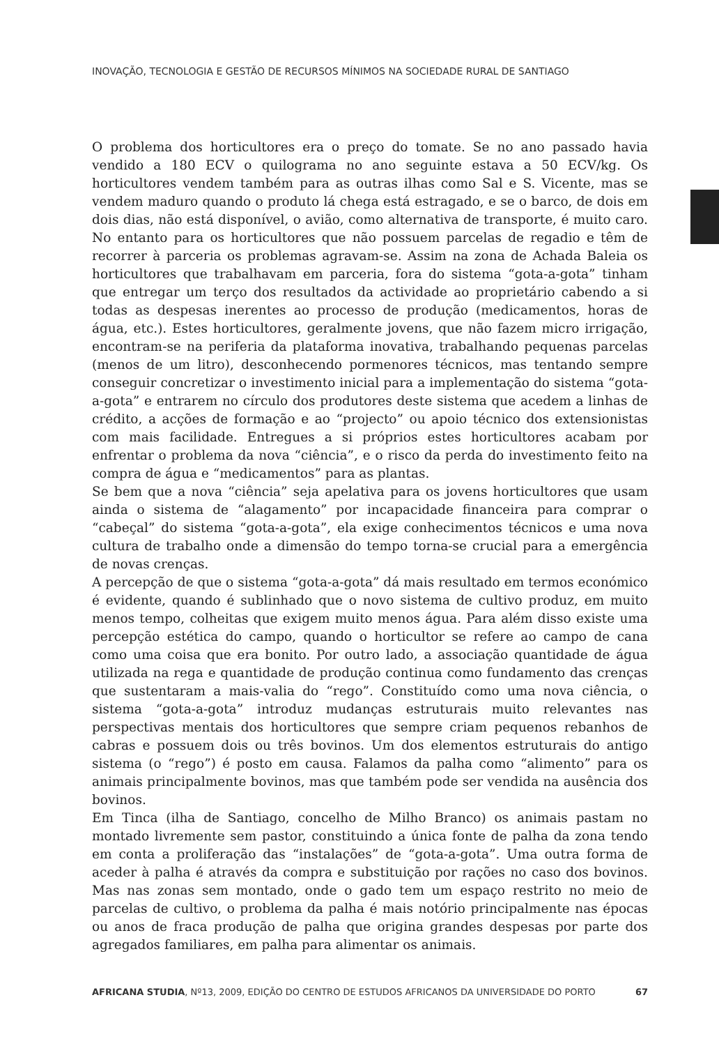INOVAÇÃO, TECNOLOGIA E GESTÃO DE RECURSOS MÍNIMOS NA SOCIEDADE RURAL DE SANTIAGO
O problema dos horticultores era o preço do tomate. Se no ano passado havia vendido a 180 ECV o quilograma no ano seguinte estava a 50 ECV/kg. Os horticultores vendem também para as outras ilhas como Sal e S. Vicente, mas se vendem maduro quando o produto lá chega está estragado, e se o barco, de dois em dois dias, não está disponível, o avião, como alternativa de transporte, é muito caro. No entanto para os horticultores que não possuem parcelas de regadio e têm de recorrer à parceria os problemas agravam-se. Assim na zona de Achada Baleia os horticultores que trabalhavam em parceria, fora do sistema “gota-a-gota” tinham que entregar um terço dos resultados da actividade ao proprietário cabendo a si todas as despesas inerentes ao processo de produção (medicamentos, horas de água, etc.). Estes horticultores, geralmente jovens, que não fazem micro irrigação, encontram-se na periferia da plataforma inovativa, trabalhando pequenas parcelas (menos de um litro), desconhecendo pormenores técnicos, mas tentando sempre conseguir concretizar o investimento inicial para a implementação do sistema “gota-a-gota” e entrarem no círculo dos produtores deste sistema que acedem a linhas de crédito, a acções de formação e ao “projecto” ou apoio técnico dos extensionistas com mais facilidade. Entregues a si próprios estes horticultores acabam por enfrentar o problema da nova “ciência”, e o risco da perda do investimento feito na compra de água e “medicamentos” para as plantas.
Se bem que a nova “ciência” seja apelativa para os jovens horticultores que usam ainda o sistema de “alagamento” por incapacidade financeira para comprar o “cabeçal” do sistema “gota-a-gota”, ela exige conhecimentos técnicos e uma nova cultura de trabalho onde a dimensão do tempo torna-se crucial para a emergência de novas crenças.
A percepção de que o sistema “gota-a-gota” dá mais resultado em termos económico é evidente, quando é sublinhado que o novo sistema de cultivo produz, em muito menos tempo, colheitas que exigem muito menos água. Para além disso existe uma percepção estética do campo, quando o horticultor se refere ao campo de cana como uma coisa que era bonito. Por outro lado, a associação quantidade de água utilizada na rega e quantidade de produção continua como fundamento das crenças que sustentaram a mais-valia do “rego”. Constituído como uma nova ciência, o sistema “gota-a-gota” introduz mudanças estruturais muito relevantes nas perspectivas mentais dos horticultores que sempre criam pequenos rebanhos de cabras e possuem dois ou três bovinos. Um dos elementos estruturais do antigo sistema (o “rego”) é posto em causa. Falamos da palha como “alimento” para os animais principalmente bovinos, mas que também pode ser vendida na ausência dos bovinos.
Em Tinca (ilha de Santiago, concelho de Milho Branco) os animais pastam no montado livremente sem pastor, constituindo a única fonte de palha da zona tendo em conta a proliferação das “instalações” de “gota-a-gota”. Uma outra forma de aceder à palha é através da compra e substituição por rações no caso dos bovinos. Mas nas zonas sem montado, onde o gado tem um espaço restrito no meio de parcelas de cultivo, o problema da palha é mais notório principalmente nas épocas ou anos de fraca produção de palha que origina grandes despesas por parte dos agregados familiares, em palha para alimentar os animais.
AFRICANA STUDIA, Nº13, 2009, EDIÇÃO DO CENTRO DE ESTUDOS AFRICANOS DA UNIVERSIDADE DO PORTO 67